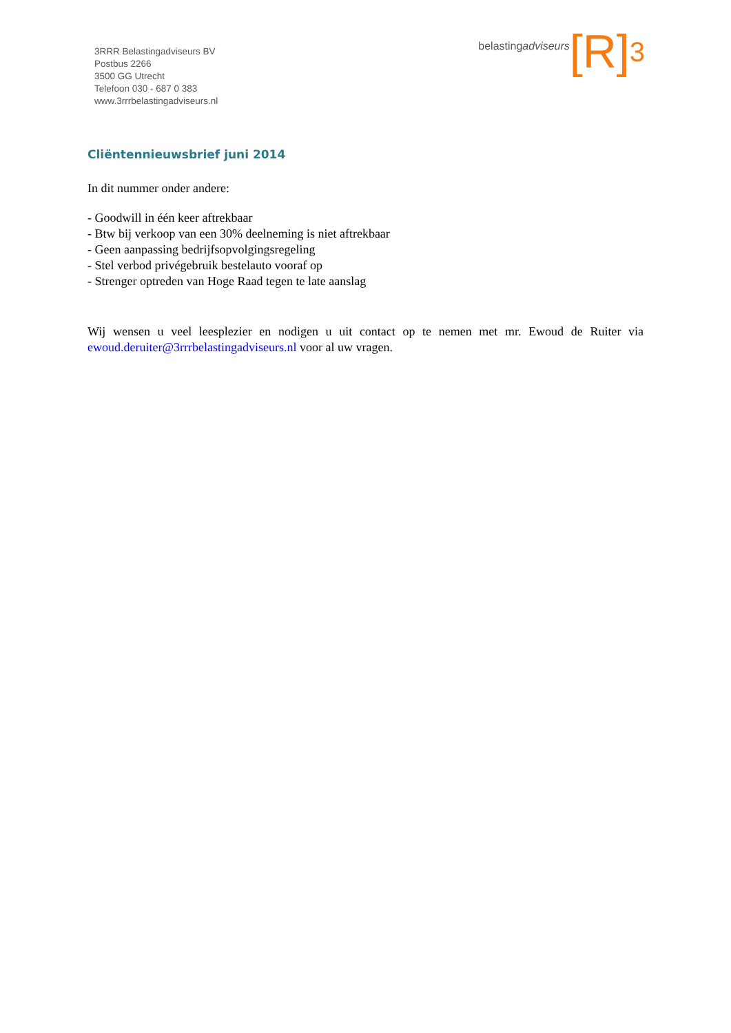3RRR Belastingadviseurs BV
Postbus 2266
3500 GG Utrecht
Telefoon 030 - 687 0 383
www.3rrrbelastingadviseurs.nl
belastingadviseurs [R]<sup>3</sup>
Cliëntennieuwsbrief juni 2014
In dit nummer onder andere:
- Goodwill in één keer aftrekbaar
- Btw bij verkoop van een 30% deelneming is niet aftrekbaar
- Geen aanpassing bedrijfsopvolgingsregeling
- Stel verbod privégebruik bestelauto vooraf op
- Strenger optreden van Hoge Raad tegen te late aanslag
Wij wensen u veel leesplezier en nodigen u uit contact op te nemen met mr. Ewoud de Ruiter via ewoud.deruiter@3rrrbelastingadviseurs.nl voor al uw vragen.